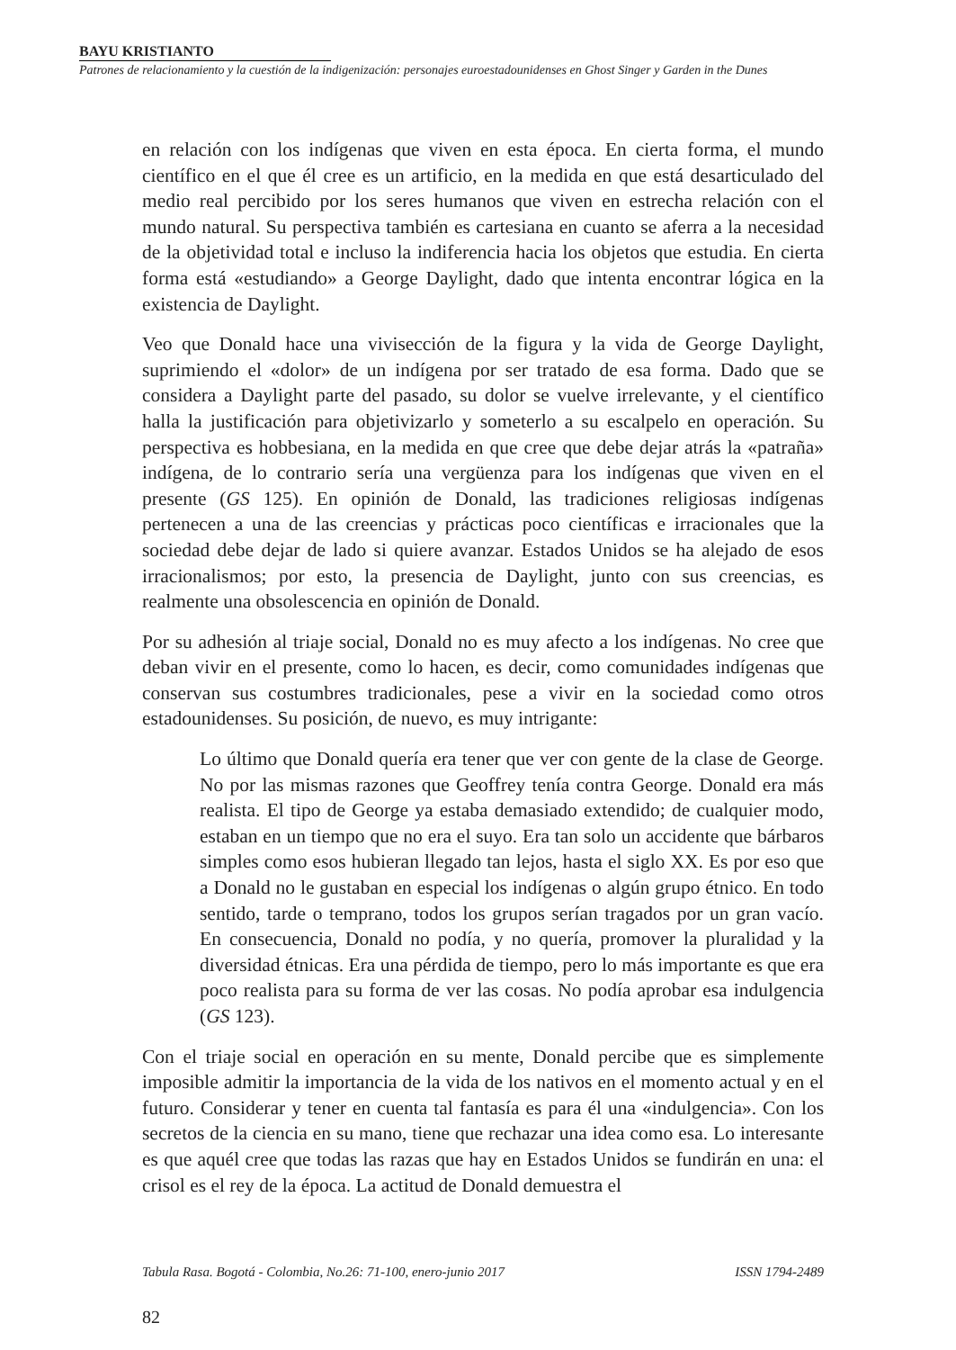BAYU KRISTIANTO
Patrones de relacionamiento y la cuestión de la indigenización: personajes euroestadounidenses en Ghost Singer y Garden in the Dunes
en relación con los indígenas que viven en esta época. En cierta forma, el mundo científico en el que él cree es un artificio, en la medida en que está desarticulado del medio real percibido por los seres humanos que viven en estrecha relación con el mundo natural. Su perspectiva también es cartesiana en cuanto se aferra a la necesidad de la objetividad total e incluso la indiferencia hacia los objetos que estudia. En cierta forma está «estudiando» a George Daylight, dado que intenta encontrar lógica en la existencia de Daylight.
Veo que Donald hace una vivisección de la figura y la vida de George Daylight, suprimiendo el «dolor» de un indígena por ser tratado de esa forma. Dado que se considera a Daylight parte del pasado, su dolor se vuelve irrelevante, y el científico halla la justificación para objetivizarlo y someterlo a su escalpelo en operación. Su perspectiva es hobbesiana, en la medida en que cree que debe dejar atrás la «patraña» indígena, de lo contrario sería una vergüenza para los indígenas que viven en el presente (GS 125). En opinión de Donald, las tradiciones religiosas indígenas pertenecen a una de las creencias y prácticas poco científicas e irracionales que la sociedad debe dejar de lado si quiere avanzar. Estados Unidos se ha alejado de esos irracionalismos; por esto, la presencia de Daylight, junto con sus creencias, es realmente una obsolescencia en opinión de Donald.
Por su adhesión al triaje social, Donald no es muy afecto a los indígenas. No cree que deban vivir en el presente, como lo hacen, es decir, como comunidades indígenas que conservan sus costumbres tradicionales, pese a vivir en la sociedad como otros estadounidenses. Su posición, de nuevo, es muy intrigante:
Lo último que Donald quería era tener que ver con gente de la clase de George. No por las mismas razones que Geoffrey tenía contra George. Donald era más realista. El tipo de George ya estaba demasiado extendido; de cualquier modo, estaban en un tiempo que no era el suyo. Era tan solo un accidente que bárbaros simples como esos hubieran llegado tan lejos, hasta el siglo XX. Es por eso que a Donald no le gustaban en especial los indígenas o algún grupo étnico. En todo sentido, tarde o temprano, todos los grupos serían tragados por un gran vacío. En consecuencia, Donald no podía, y no quería, promover la pluralidad y la diversidad étnicas. Era una pérdida de tiempo, pero lo más importante es que era poco realista para su forma de ver las cosas. No podía aprobar esa indulgencia (GS 123).
Con el triaje social en operación en su mente, Donald percibe que es simplemente imposible admitir la importancia de la vida de los nativos en el momento actual y en el futuro. Considerar y tener en cuenta tal fantasía es para él una «indulgencia». Con los secretos de la ciencia en su mano, tiene que rechazar una idea como esa. Lo interesante es que aquél cree que todas las razas que hay en Estados Unidos se fundirán en una: el crisol es el rey de la época. La actitud de Donald demuestra el
Tabula Rasa. Bogotá - Colombia, No.26: 71-100, enero-junio 2017 ISSN 1794-2489
82